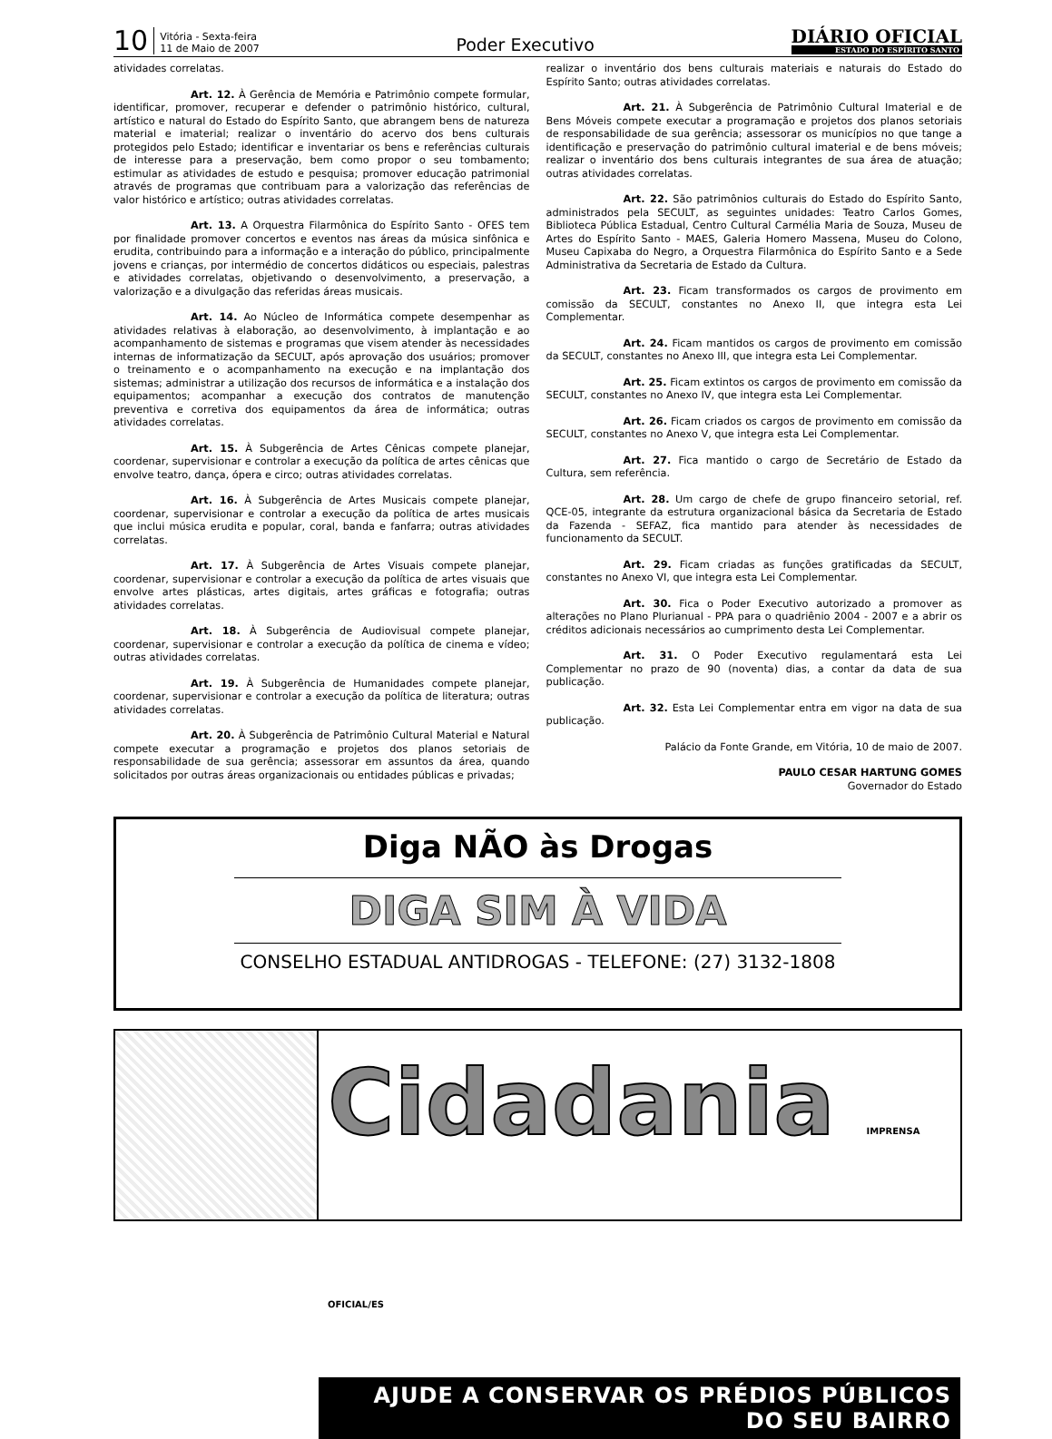10
Vitória - Sexta-feira
11 de Maio de 2007
Poder Executivo
DIÁRIO OFICIAL
ESTADO DO ESPÍRITO SANTO
atividades correlatas.
Art. 12. À Gerência de Memória e Patrimônio compete formular, identificar, promover, recuperar e defender o patrimônio histórico, cultural, artístico e natural do Estado do Espírito Santo, que abrangem bens de natureza material e imaterial; realizar o inventário do acervo dos bens culturais protegidos pelo Estado; identificar e inventariar os bens e referências culturais de interesse para a preservação, bem como propor o seu tombamento; estimular as atividades de estudo e pesquisa; promover educação patrimonial através de programas que contribuam para a valorização das referências de valor histórico e artístico; outras atividades correlatas.
Art. 13. A Orquestra Filarmônica do Espírito Santo - OFES tem por finalidade promover concertos e eventos nas áreas da música sinfônica e erudita, contribuindo para a informação e a interação do público, principalmente jovens e crianças, por intermédio de concertos didáticos ou especiais, palestras e atividades correlatas, objetivando o desenvolvimento, a preservação, a valorização e a divulgação das referidas áreas musicais.
Art. 14. Ao Núcleo de Informática compete desempenhar as atividades relativas à elaboração, ao desenvolvimento, à implantação e ao acompanhamento de sistemas e programas que visem atender às necessidades internas de informatização da SECULT, após aprovação dos usuários; promover o treinamento e o acompanhamento na execução e na implantação dos sistemas; administrar a utilização dos recursos de informática e a instalação dos equipamentos; acompanhar a execução dos contratos de manutenção preventiva e corretiva dos equipamentos da área de informática; outras atividades correlatas.
Art. 15. À Subgerência de Artes Cênicas compete planejar, coordenar, supervisionar e controlar a execução da política de artes cênicas que envolve teatro, dança, ópera e circo; outras atividades correlatas.
Art. 16. À Subgerência de Artes Musicais compete planejar, coordenar, supervisionar e controlar a execução da política de artes musicais que inclui música erudita e popular, coral, banda e fanfarra; outras atividades correlatas.
Art. 17. À Subgerência de Artes Visuais compete planejar, coordenar, supervisionar e controlar a execução da política de artes visuais que envolve artes plásticas, artes digitais, artes gráficas e fotografia; outras atividades correlatas.
Art. 18. À Subgerência de Audiovisual compete planejar, coordenar, supervisionar e controlar a execução da política de cinema e vídeo; outras atividades correlatas.
Art. 19. À Subgerência de Humanidades compete planejar, coordenar, supervisionar e controlar a execução da política de literatura; outras atividades correlatas.
Art. 20. À Subgerência de Patrimônio Cultural Material e Natural compete executar a programação e projetos dos planos setoriais de responsabilidade de sua gerência; assessorar em assuntos da área, quando solicitados por outras áreas organizacionais ou entidades públicas e privadas;
realizar o inventário dos bens culturais materiais e naturais do Estado do Espírito Santo; outras atividades correlatas.
Art. 21. À Subgerência de Patrimônio Cultural Imaterial e de Bens Móveis compete executar a programação e projetos dos planos setoriais de responsabilidade de sua gerência; assessorar os municípios no que tange a identificação e preservação do patrimônio cultural imaterial e de bens móveis; realizar o inventário dos bens culturais integrantes de sua área de atuação; outras atividades correlatas.
Art. 22. São patrimônios culturais do Estado do Espírito Santo, administrados pela SECULT, as seguintes unidades: Teatro Carlos Gomes, Biblioteca Pública Estadual, Centro Cultural Carmélia Maria de Souza, Museu de Artes do Espírito Santo - MAES, Galeria Homero Massena, Museu do Colono, Museu Capixaba do Negro, a Orquestra Filarmônica do Espírito Santo e a Sede Administrativa da Secretaria de Estado da Cultura.
Art. 23. Ficam transformados os cargos de provimento em comissão da SECULT, constantes no Anexo II, que integra esta Lei Complementar.
Art. 24. Ficam mantidos os cargos de provimento em comissão da SECULT, constantes no Anexo III, que integra esta Lei Complementar.
Art. 25. Ficam extintos os cargos de provimento em comissão da SECULT, constantes no Anexo IV, que integra esta Lei Complementar.
Art. 26. Ficam criados os cargos de provimento em comissão da SECULT, constantes no Anexo V, que integra esta Lei Complementar.
Art. 27. Fica mantido o cargo de Secretário de Estado da Cultura, sem referência.
Art. 28. Um cargo de chefe de grupo financeiro setorial, ref. QCE-05, integrante da estrutura organizacional básica da Secretaria de Estado da Fazenda - SEFAZ, fica mantido para atender às necessidades de funcionamento da SECULT.
Art. 29. Ficam criadas as funções gratificadas da SECULT, constantes no Anexo VI, que integra esta Lei Complementar.
Art. 30. Fica o Poder Executivo autorizado a promover as alterações no Plano Plurianual - PPA para o quadriênio 2004 - 2007 e a abrir os créditos adicionais necessários ao cumprimento desta Lei Complementar.
Art. 31. O Poder Executivo regulamentará esta Lei Complementar no prazo de 90 (noventa) dias, a contar da data de sua publicação.
Art. 32. Esta Lei Complementar entra em vigor na data de sua publicação.
Palácio da Fonte Grande, em Vitória, 10 de maio de 2007.
PAULO CESAR HARTUNG GOMES
Governador do Estado
Diga NÃO às Drogas
DIGA SIM À VIDA
CONSELHO ESTADUAL ANTIDROGAS - TELEFONE: (27) 3132-1808
Cidadania IMPRENSA OFICIAL/ES
AJUDE A CONSERVAR OS PRÉDIOS PÚBLICOS DO SEU BAIRRO